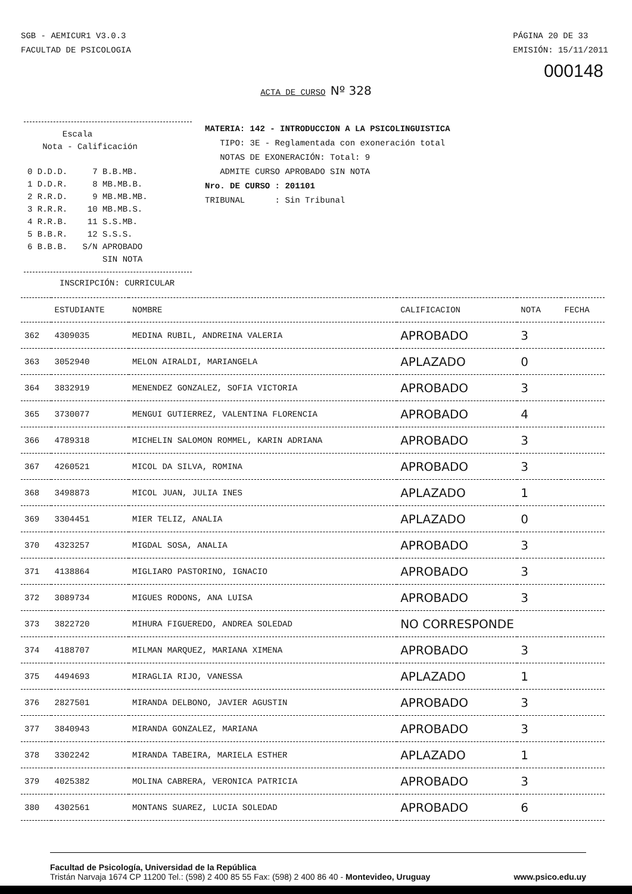SGB - AEMICUR1 V3.0.3
FACULTAD DE PSICOLOGIA
PÁGINA 20 DE 33
EMISIÓN: 15/11/2011
000148
ACTA DE CURSO Nº 328
       Escala
   Nota - Calificación

0 D.D.D.     7 B.B.MB.
1 D.D.R.     8 MB.MB.B.
2 R.R.D.     9 MB.MB.MB.
3 R.R.R.    10 MB.MB.S.
4 R.R.B.    11 S.S.MB.
5 B.B.R.    12 S.S.S.
6 B.B.B.   S/N APROBADO
               SIN NOTA
MATERIA: 142 - INTRODUCCION A LA PSICOLINGUISTICA
TIPO: 3E - Reglamentada con exoneración total
NOTAS DE EXONERACIÓN: Total: 9
ADMITE CURSO APROBADO SIN NOTA
Nro. DE CURSO : 201101
TRIBUNAL : Sin Tribunal
INSCRIPCIÓN: CURRICULAR
| | ESTUDIANTE | NOMBRE | CALIFICACION | NOTA | FECHA |
| --- | --- | --- | --- | --- | --- |
| 362 | 4309035 | MEDINA RUBIL, ANDREINA VALERIA | APROBADO | 3 | |
| 363 | 3052940 | MELON AIRALDI, MARIANGELA | APLAZADO | 0 | |
| 364 | 3832919 | MENENDEZ GONZALEZ, SOFIA VICTORIA | APROBADO | 3 | |
| 365 | 3730077 | MENGUI GUTIERREZ, VALENTINA FLORENCIA | APROBADO | 4 | |
| 366 | 4789318 | MICHELIN SALOMON ROMMEL, KARIN ADRIANA | APROBADO | 3 | |
| 367 | 4260521 | MICOL DA SILVA, ROMINA | APROBADO | 3 | |
| 368 | 3498873 | MICOL JUAN, JULIA INES | APLAZADO | 1 | |
| 369 | 3304451 | MIER TELIZ, ANALIA | APLAZADO | 0 | |
| 370 | 4323257 | MIGDAL SOSA, ANALIA | APROBADO | 3 | |
| 371 | 4138864 | MIGLIARO PASTORINO, IGNACIO | APROBADO | 3 | |
| 372 | 3089734 | MIGUES RODONS, ANA LUISA | APROBADO | 3 | |
| 373 | 3822720 | MIHURA FIGUEREDO, ANDREA SOLEDAD | NO CORRESPONDE | | |
| 374 | 4188707 | MILMAN MARQUEZ, MARIANA XIMENA | APROBADO | 3 | |
| 375 | 4494693 | MIRAGLIA RIJO, VANESSA | APLAZADO | 1 | |
| 376 | 2827501 | MIRANDA DELBONO, JAVIER AGUSTIN | APROBADO | 3 | |
| 377 | 3840943 | MIRANDA GONZALEZ, MARIANA | APROBADO | 3 | |
| 378 | 3302242 | MIRANDA TABEIRA, MARIELA ESTHER | APLAZADO | 1 | |
| 379 | 4025382 | MOLINA CABRERA, VERONICA PATRICIA | APROBADO | 3 | |
| 380 | 4302561 | MONTANS SUAREZ, LUCIA SOLEDAD | APROBADO | 6 | |
Facultad de Psicología, Universidad de la República
Tristán Narvaja 1674 CP 11200 Tel.: (598) 2 400 85 55 Fax: (598) 2 400 86 40 - Montevideo, Uruguay www.psico.edu.uy